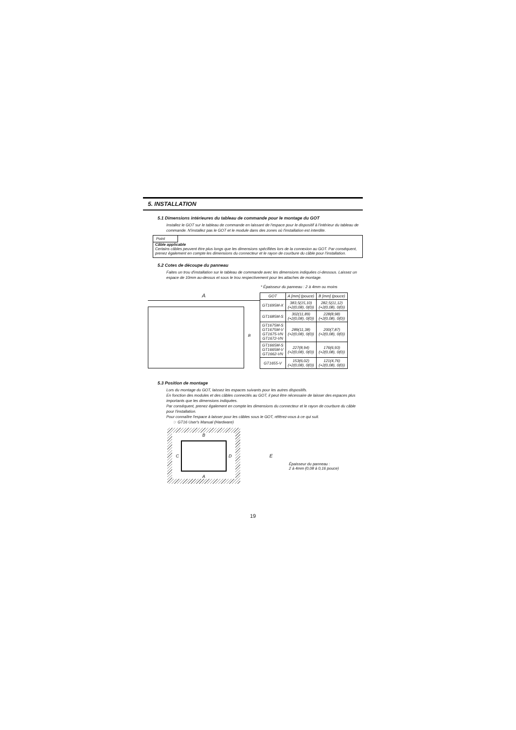5. INSTALLATION
5.1 Dimensions intérieures du tableau de commande pour le montage du GOT
Installez le GOT sur le tableau de commande en laissant de l'espace pour le dispositif à l'intérieur du tableau de commande. N'installez pas le GOT et le module dans des zones où l'installation est interdite.
Point
Câble applicable
Certains câbles peuvent être plus longs que les dimensions spécifiées lors de la connexion au GOT. Par conséquent, prenez également en compte les dimensions du connecteur et le rayon de courbure du câble pour l'installation.
5.2 Cotes de découpe du panneau
Faites un trou d'installation sur le tableau de commande avec les dimensions indiquées ci-dessous. Laissez un espace de 10mm au-dessus et sous le trou respectivement pour les attaches de montage.
* Épaisseur du panneau : 2 à 4mm ou moins
A
B
| GOT | A [mm] (pouce) | B [mm] (pouce) |
| --- | --- | --- |
| GT1695M-X | 383,5(15,10) (+2(0,08), 0(0)) | 282,5(11,12) (+2(0,08), 0(0)) |
| GT1685M-S | 302(11,89) (+2(0,08), 0(0)) | 228(8,98) (+2(0,08), 0(0)) |
| GT1675M-S GT1675M-V GT1675-VN GT1672-VN | 289(11,38) (+2(0,08), 0(0)) | 200(7,87) (+2(0,08), 0(0)) |
| GT1665M-S GT1665M-V GT1662-VN | 227(8,94) (+2(0,08), 0(0)) | 176(6,93) (+2(0,08), 0(0)) |
| GT1655-V | 153(6,02) (+2(0,08), 0(0)) | 121(4,76) (+2(0,08), 0(0)) |
5.3 Position de montage
Lors du montage du GOT, laissez les espaces suivants pour les autres dispositifs.
En fonction des modules et des câbles connectés au GOT, il peut être nécessaire de laisser des espaces plus importants que les dimensions indiquées.
Par conséquent, prenez également en compte les dimensions du connecteur et le rayon de courbure du câble pour l'installation.
Pour connaître l'espace à laisser pour les câbles sous le GOT, référez-vous à ce qui suit.
☞ GT16 User's Manual (Hardware)
B
C D
A
E
Épaisseur du panneau :
2 à 4mm (0,08 à 0,16 pouce)
19